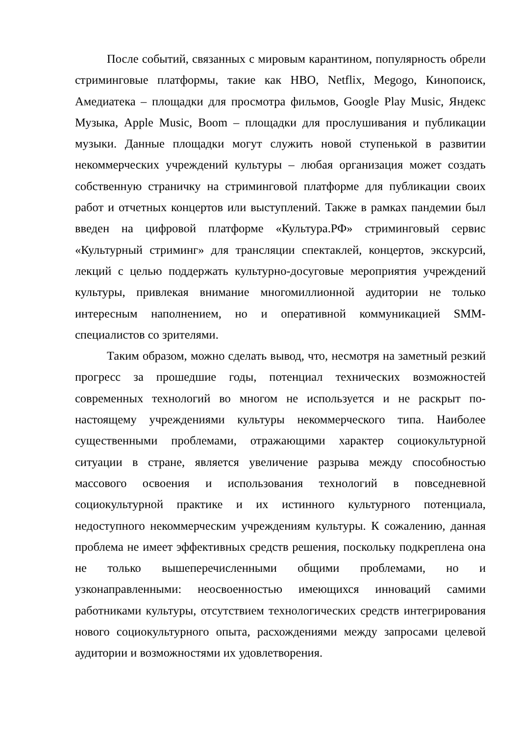После событий, связанных с мировым карантином, популярность обрели стриминговые платформы, такие как HBO, Netflix, Megogo, Кинопоиск, Амедиатека – площадки для просмотра фильмов, Google Play Music, Яндекс Музыка, Apple Music, Boom – площадки для прослушивания и публикации музыки. Данные площадки могут служить новой ступенькой в развитии некоммерческих учреждений культуры – любая организация может создать собственную страничку на стриминговой платформе для публикации своих работ и отчетных концертов или выступлений. Также в рамках пандемии был введен на цифровой платформе «Культура.РФ» стриминговый сервис «Культурный стриминг» для трансляции спектаклей, концертов, экскурсий, лекций с целью поддержать культурно-досуговые мероприятия учреждений культуры, привлекая внимание многомиллионной аудитории не только интересным наполнением, но и оперативной коммуникацией SMM-специалистов со зрителями.
Таким образом, можно сделать вывод, что, несмотря на заметный резкий прогресс за прошедшие годы, потенциал технических возможностей современных технологий во многом не используется и не раскрыт по-настоящему учреждениями культуры некоммерческого типа. Наиболее существенными проблемами, отражающими характер социокультурной ситуации в стране, является увеличение разрыва между способностью массового освоения и использования технологий в повседневной социокультурной практике и их истинного культурного потенциала, недоступного некоммерческим учреждениям культуры. К сожалению, данная проблема не имеет эффективных средств решения, поскольку подкреплена она не только вышеперечисленными общими проблемами, но и узконаправленными: неосвоенностью имеющихся инноваций самими работниками культуры, отсутствием технологических средств интегрирования нового социокультурного опыта, расхождениями между запросами целевой аудитории и возможностями их удовлетворения.